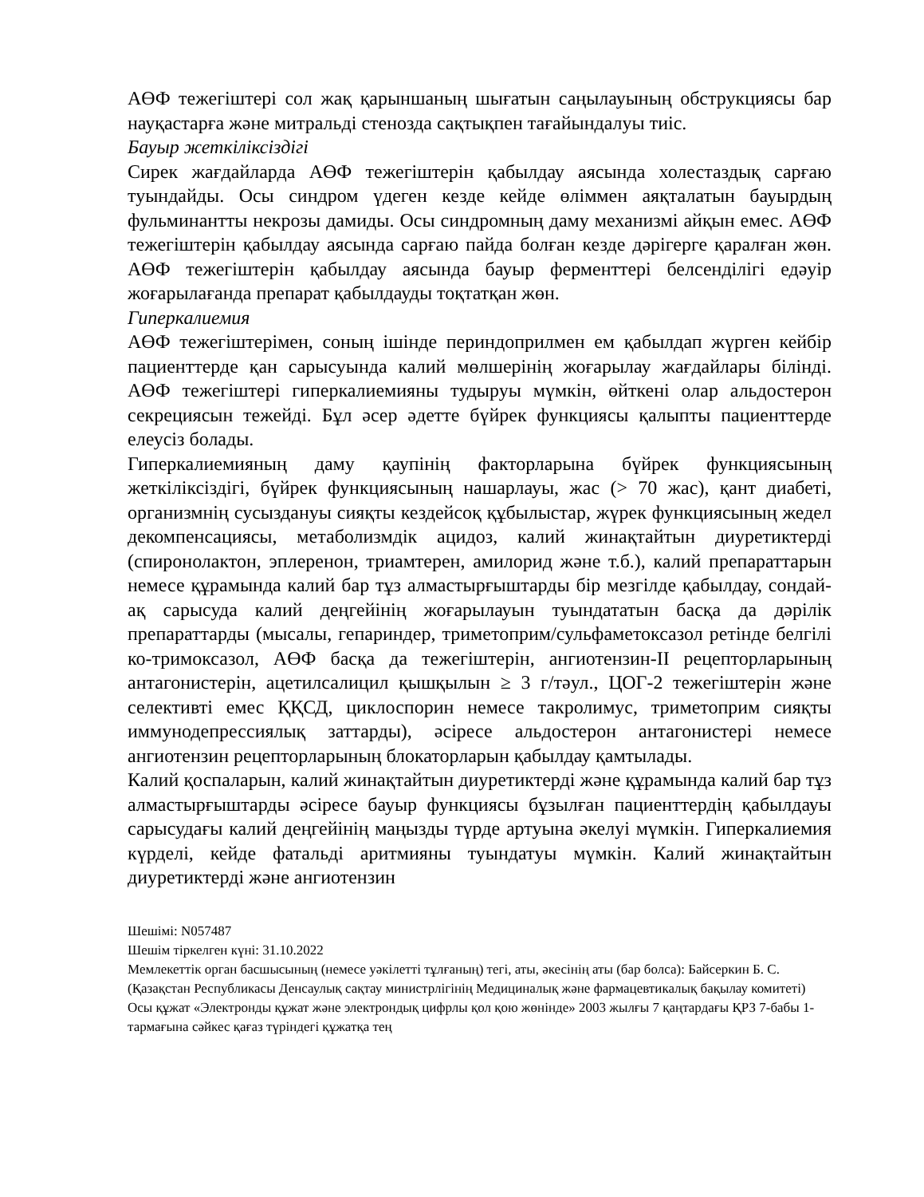АӨФ тежегіштері сол жақ қарыншаның шығатын саңылауының обструкциясы бар науқастарға және митральді стенозда сақтықпен тағайындалуы тиіс.
Бауыр жеткіліксіздігі
Сирек жағдайларда АӨФ тежегіштерін қабылдау аясында холестаздық сарғаю туындайды. Осы синдром үдеген кезде кейде өліммен аяқталатын бауырдың фульминантты некрозы дамиды. Осы синдромның даму механизмі айқын емес. АӨФ тежегіштерін қабылдау аясында сарғаю пайда болған кезде дәрігерге қаралған жөн. АӨФ тежегіштерін қабылдау аясында бауыр ферменттері белсенділігі едәуір жоғарылағанда препарат қабылдауды тоқтатқан жөн.
Гиперкалиемия
АӨФ тежегіштерімен, соның ішінде периндоприлмен ем қабылдап жүрген кейбір пациенттерде қан сарысуында калий мөлшерінің жоғарылау жағдайлары білінді. АӨФ тежегіштері гиперкалиемияны тудыруы мүмкін, өйткені олар альдостерон секрециясын тежейді. Бұл әсер әдетте бүйрек функциясы қалыпты пациенттерде елеусіз болады.
Гиперкалиемияның даму қаупінің факторларына бүйрек функциясының жеткіліксіздігі, бүйрек функциясының нашарлауы, жас (> 70 жас), қант диабеті, организмнің сусыздануы сияқты кездейсоқ құбылыстар, жүрек функциясының жедел декомпенсациясы, метаболизмдік ацидоз, калий жинақтайтын диуретиктерді (спиронолактон, эплеренон, триамтерен, амилорид және т.б.), калий препараттарын немесе құрамында калий бар тұз алмастырғыштарды бір мезгілде қабылдау, сондай-ақ сарысуда калий деңгейінің жоғарылауын туындататын басқа да дәрілік препараттарды (мысалы, гепариндер, триметоприм/сульфаметоксазол ретінде белгілі ко-тримоксазол, АӨФ басқа да тежегіштерін, ангиотензин-II рецепторларының антагонистерін, ацетилсалицил қышқылын ≥ 3 г/тәул., ЦОГ-2 тежегіштерін және селективті емес ҚҚСД, циклоспорин немесе такролимус, триметоприм сияқты иммунодепрессиялық заттарды), әсіресе альдостерон антагонистері немесе ангиотензин рецепторларының блокаторларын қабылдау қамтылады.
Калий қоспаларын, калий жинақтайтын диуретиктерді және құрамында калий бар тұз алмастырғыштарды әсіресе бауыр функциясы бұзылған пациенттердің қабылдауы сарысудағы калий деңгейінің маңызды түрде артуына әкелуі мүмкін. Гиперкалиемия күрделі, кейде фатальді аритмияны туындатуы мүмкін. Калий жинақтайтын диуретиктерді және ангиотензин
Шешімі: N057487
Шешім тіркелген күні: 31.10.2022
Мемлекеттік орган басшысының (немесе уәкілетті тұлғаның) тегі, аты, әкесінің аты (бар болса): Байсеркин Б. С.
(Қазақстан Республикасы Денсаулық сақтау министрлігінің Медициналық және фармацевтикалық бақылау комитеті)
Осы құжат «Электронды құжат және электрондық цифрлы қол қою жөнінде» 2003 жылғы 7 қаңтардағы ҚРЗ 7-бабы 1-тармағына сәйкес қағаз түріндегі құжатқа тең